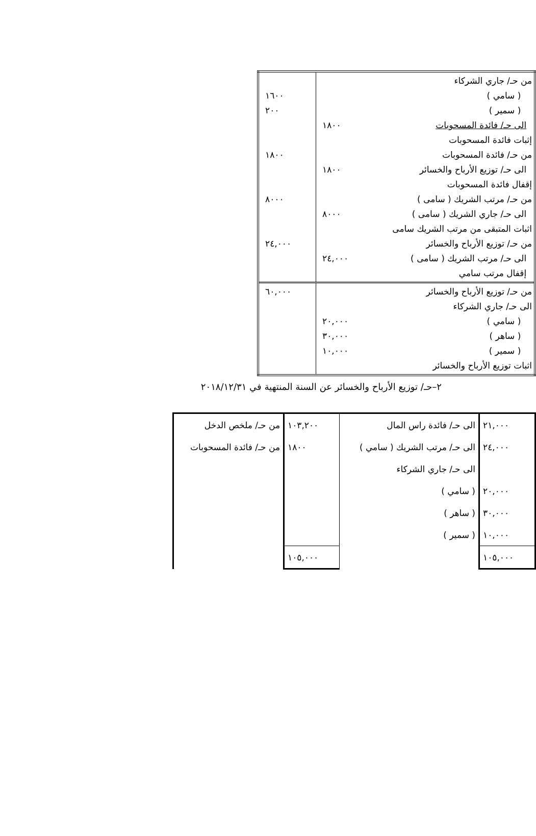| من حـ/ جاري الشركاء ( سامي ) ( سمير ) الى حـ/ فائدة المسحوبات إثبات فائدة المسحوبات من حـ/ فائدة المسحوبات الى حـ/ توزيع الأرباح والخسائر إقفال فائدة المسحوبات من حـ/ مرتب الشريك ( سامى ) الى حـ/ جاري الشريك ( سامى ) اثبات المتبقى من مرتب الشريك سامى من حـ/ توزيع الأرباح والخسائر الى حـ/ مرتب الشريك ( سامى ) إقفال مرتب سامي | ١٨٠٠ ١٨٠٠ ٨٠٠٠ ٢٤,٠٠٠ | ١٦٠٠ ٢٠٠ ١٨٠٠ ٨٠٠٠ ٢٤,٠٠٠ |
| من حـ/ توزيع الأرباح والخسائر الى حـ/ جاري الشركاء ( سامي ) ( ساهر ) ( سمير ) اثبات توزيع الأرباح والخسائر | ٢٠,٠٠٠ ٣٠,٠٠٠ ١٠,٠٠٠ | ٦٠,٠٠٠ |
٢–حـ/ توزيع الأرباح والخسائر عن السنة المنتهية في ٢٠١٨/١٢/٣١
| ٢١,٠٠٠ | الى حـ/ فائدة راس المال | ١٠٣,٢٠٠ | من حـ/ ملخص الدخل |
| ٢٤,٠٠٠ | الى حـ/ مرتب الشريك ( سامي ) | ١٨٠٠ | من حـ/ فائدة المسحوبات |
| | الى حـ/ جاري الشركاء | | |
| ٢٠,٠٠٠ | ( سامي ) | | |
| ٣٠,٠٠٠ | ( ساهر ) | | |
| ١٠,٠٠٠ | ( سمير ) | | |
| ١٠٥,٠٠٠ | | ١٠٥,٠٠٠ | |